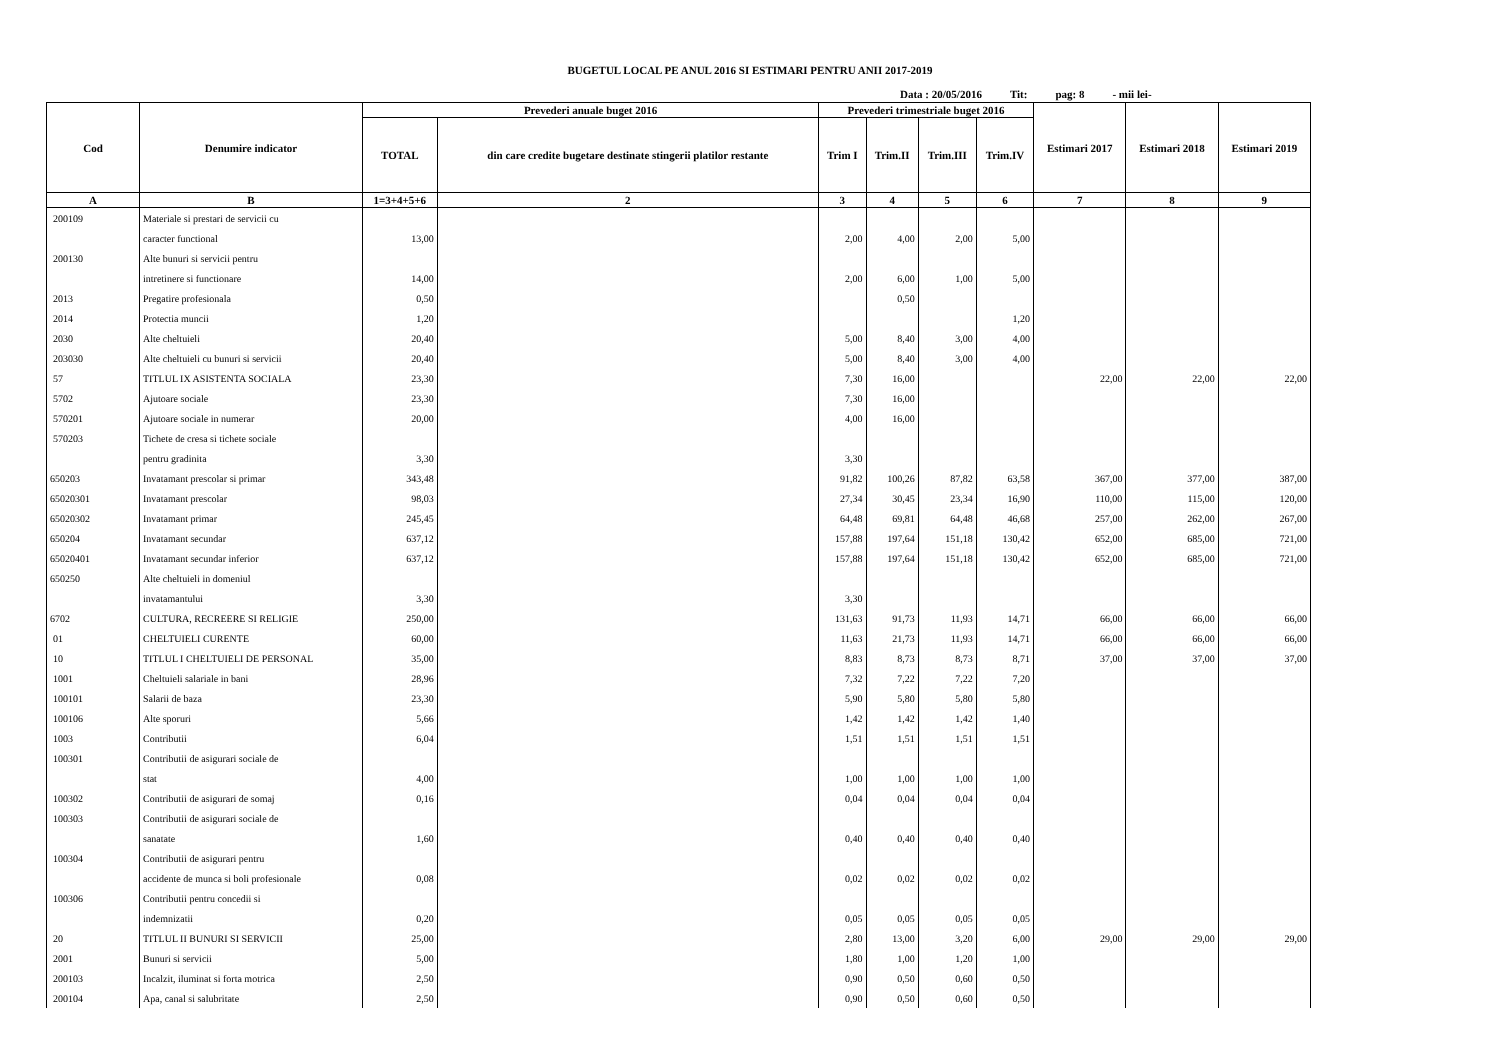BUGETUL LOCAL PE ANUL 2016 SI ESTIMARI PENTRU ANII 2017-2019
Data : 20/05/2016 Tit: pag: 8 - mii lei-
| Cod | Denumire indicator | Prevederi anuale buget 2016 | | Prevederi trimestriale buget 2016 | | | | Estimari 2017 | Estimari 2018 | Estimari 2019 |
| --- | --- | --- | --- | --- | --- | --- | --- | --- | --- | --- |
| | | TOTAL | din care credite bugetare destinate stingerii platilor restante | Trim I | Trim.II | Trim.III | Trim.IV | | | |
| A | B | 1=3+4+5+6 | 2 | 3 | 4 | 5 | 6 | 7 | 8 | 9 |
| 200109 | Materiale si prestari de servicii cu | | | | | | | | | |
| | caracter functional | 13,00 | | 2,00 | 4,00 | 2,00 | 5,00 | | | |
| 200130 | Alte bunuri si servicii pentru | | | | | | | | | |
| | intretinere si functionare | 14,00 | | 2,00 | 6,00 | 1,00 | 5,00 | | | |
| 2013 | Pregatire profesionala | 0,50 | | | 0,50 | | | | | |
| 2014 | Protectia muncii | 1,20 | | | | | 1,20 | | | |
| 2030 | Alte cheltuieli | 20,40 | | 5,00 | 8,40 | 3,00 | 4,00 | | | |
| 203030 | Alte cheltuieli cu bunuri si servicii | 20,40 | | 5,00 | 8,40 | 3,00 | 4,00 | | | |
| 57 | TITLUL IX ASISTENTA SOCIALA | 23,30 | | 7,30 | 16,00 | | | 22,00 | 22,00 | 22,00 |
| 5702 | Ajutoare sociale | 23,30 | | 7,30 | 16,00 | | | | | |
| 570201 | Ajutoare sociale in numerar | 20,00 | | 4,00 | 16,00 | | | | | |
| 570203 | Tichete de cresa si tichete sociale | | | | | | | | | |
| | pentru gradinita | 3,30 | | 3,30 | | | | | | |
| 650203 | Invatamant prescolar si primar | 343,48 | | 91,82 | 100,26 | 87,82 | 63,58 | 367,00 | 377,00 | 387,00 |
| 65020301 | Invatamant prescolar | 98,03 | | 27,34 | 30,45 | 23,34 | 16,90 | 110,00 | 115,00 | 120,00 |
| 65020302 | Invatamant primar | 245,45 | | 64,48 | 69,81 | 64,48 | 46,68 | 257,00 | 262,00 | 267,00 |
| 650204 | Invatamant secundar | 637,12 | | 157,88 | 197,64 | 151,18 | 130,42 | 652,00 | 685,00 | 721,00 |
| 65020401 | Invatamant secundar inferior | 637,12 | | 157,88 | 197,64 | 151,18 | 130,42 | 652,00 | 685,00 | 721,00 |
| 650250 | Alte cheltuieli in domeniul | | | | | | | | | |
| | invatamantului | 3,30 | | 3,30 | | | | | | |
| 6702 | CULTURA, RECREERE SI RELIGIE | 250,00 | | 131,63 | 91,73 | 11,93 | 14,71 | 66,00 | 66,00 | 66,00 |
| 01 | CHELTUIELI CURENTE | 60,00 | | 11,63 | 21,73 | 11,93 | 14,71 | 66,00 | 66,00 | 66,00 |
| 10 | TITLUL I CHELTUIELI DE PERSONAL | 35,00 | | 8,83 | 8,73 | 8,73 | 8,71 | 37,00 | 37,00 | 37,00 |
| 1001 | Cheltuieli salariale in bani | 28,96 | | 7,32 | 7,22 | 7,22 | 7,20 | | | |
| 100101 | Salarii de baza | 23,30 | | 5,90 | 5,80 | 5,80 | 5,80 | | | |
| 100106 | Alte sporuri | 5,66 | | 1,42 | 1,42 | 1,42 | 1,40 | | | |
| 1003 | Contributii | 6,04 | | 1,51 | 1,51 | 1,51 | 1,51 | | | |
| 100301 | Contributii de asigurari sociale de | | | | | | | | | |
| | stat | 4,00 | | 1,00 | 1,00 | 1,00 | 1,00 | | | |
| 100302 | Contributii de asigurari de somaj | 0,16 | | 0,04 | 0,04 | 0,04 | 0,04 | | | |
| 100303 | Contributii de asigurari sociale de | | | | | | | | | |
| | sanatate | 1,60 | | 0,40 | 0,40 | 0,40 | 0,40 | | | |
| 100304 | Contributii de asigurari pentru | | | | | | | | | |
| | accidente de munca si boli profesionale | 0,08 | | 0,02 | 0,02 | 0,02 | 0,02 | | | |
| 100306 | Contributii pentru concedii si | | | | | | | | | |
| | indemnizatii | 0,20 | | 0,05 | 0,05 | 0,05 | 0,05 | | | |
| 20 | TITLUL II BUNURI SI SERVICII | 25,00 | | 2,80 | 13,00 | 3,20 | 6,00 | 29,00 | 29,00 | 29,00 |
| 2001 | Bunuri si servicii | 5,00 | | 1,80 | 1,00 | 1,20 | 1,00 | | | |
| 200103 | Incalzit, iluminat si forta motrica | 2,50 | | 0,90 | 0,50 | 0,60 | 0,50 | | | |
| 200104 | Apa, canal si salubritate | 2,50 | | 0,90 | 0,50 | 0,60 | 0,50 | | | |